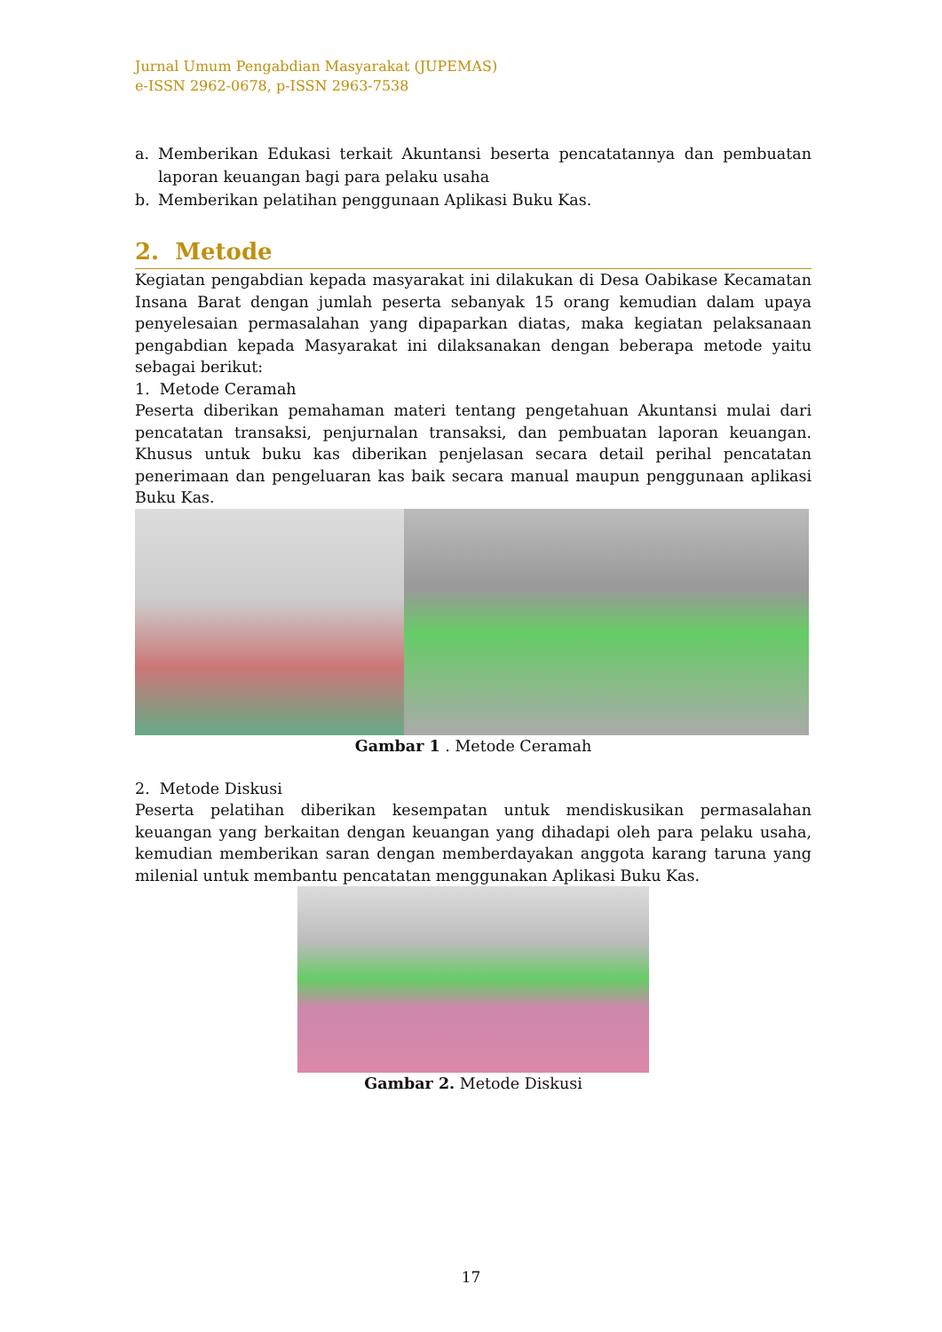Jurnal Umum Pengabdian Masyarakat (JUPEMAS)
e-ISSN 2962-0678, p-ISSN 2963-7538
a. Memberikan Edukasi terkait Akuntansi beserta pencatatannya dan pembuatan laporan keuangan bagi para pelaku usaha
b. Memberikan pelatihan penggunaan Aplikasi Buku Kas.
2. Metode
Kegiatan pengabdian kepada masyarakat ini dilakukan di Desa Oabikase Kecamatan Insana Barat dengan jumlah peserta sebanyak 15 orang kemudian dalam upaya penyelesaian permasalahan yang dipaparkan diatas, maka kegiatan pelaksanaan pengabdian kepada Masyarakat ini dilaksanakan dengan beberapa metode yaitu sebagai berikut:
1. Metode Ceramah
Peserta diberikan pemahaman materi tentang pengetahuan Akuntansi mulai dari pencatatan transaksi, penjurnalan transaksi, dan pembuatan laporan keuangan. Khusus untuk buku kas diberikan penjelasan secara detail perihal pencatatan penerimaan dan pengeluaran kas baik secara manual maupun penggunaan aplikasi Buku Kas.
Gambar 1 . Metode Ceramah
2. Metode Diskusi
Peserta pelatihan diberikan kesempatan untuk mendiskusikan permasalahan keuangan yang berkaitan dengan keuangan yang dihadapi oleh para pelaku usaha, kemudian memberikan saran dengan memberdayakan anggota karang taruna yang milenial untuk membantu pencatatan menggunakan Aplikasi Buku Kas.
Gambar 2. Metode Diskusi
17